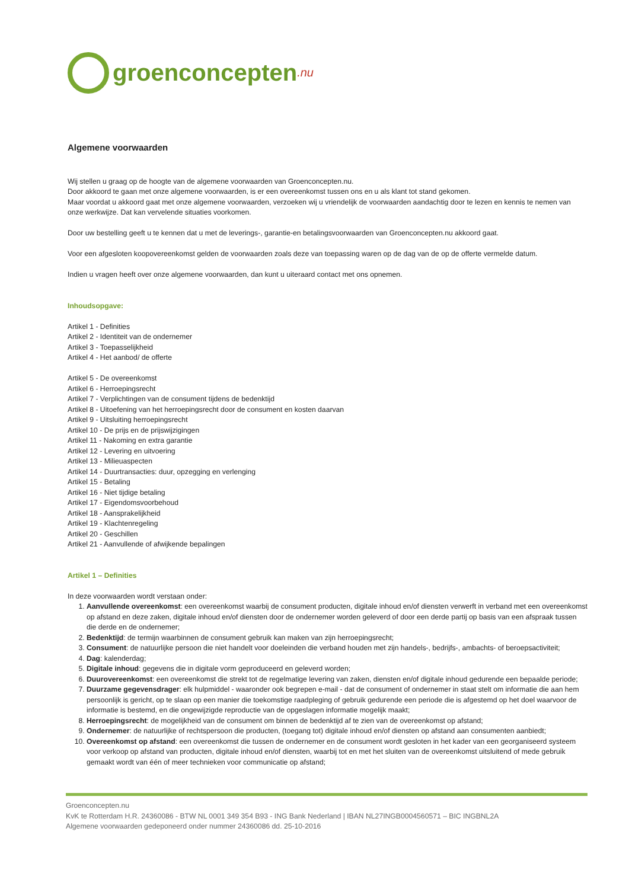groenconcepten.nu
Algemene voorwaarden
Wij stellen u graag op de hoogte van de algemene voorwaarden van Groenconcepten.nu.
Door akkoord te gaan met onze algemene voorwaarden, is er een overeenkomst tussen ons en u als klant tot stand gekomen.
Maar voordat u akkoord gaat met onze algemene voorwaarden, verzoeken wij u vriendelijk de voorwaarden aandachtig door te lezen en kennis te nemen van onze werkwijze. Dat kan vervelende situaties voorkomen.
Door uw bestelling geeft u te kennen dat u met de leverings-, garantie-en betalingsvoorwaarden van Groenconcepten.nu akkoord gaat.
Voor een afgesloten koopovereenkomst gelden de voorwaarden zoals deze van toepassing waren op de dag van de op de offerte vermelde datum.
Indien u vragen heeft over onze algemene voorwaarden, dan kunt u uiteraard contact met ons opnemen.
Inhoudsopgave:
Artikel 1 - Definities
Artikel 2 - Identiteit van de ondernemer
Artikel 3 - Toepasselijkheid
Artikel 4 - Het aanbod/ de offerte
Artikel 5 - De overeenkomst
Artikel 6 - Herroepingsrecht
Artikel 7 - Verplichtingen van de consument tijdens de bedenktijd
Artikel 8 - Uitoefening van het herroepingsrecht door de consument en kosten daarvan
Artikel 9 - Uitsluiting herroepingsrecht
Artikel 10 - De prijs en de prijswijzigingen
Artikel 11 - Nakoming en extra garantie
Artikel 12 - Levering en uitvoering
Artikel 13 - Milieuaspecten
Artikel 14 - Duurtransacties: duur, opzegging en verlenging
Artikel 15 - Betaling
Artikel 16 - Niet tijdige betaling
Artikel 17 - Eigendomsvoorbehoud
Artikel 18 - Aansprakelijkheid
Artikel 19 - Klachtenregeling
Artikel 20 - Geschillen
Artikel 21 - Aanvullende of afwijkende bepalingen
Artikel 1 – Definities
In deze voorwaarden wordt verstaan onder:
1. Aanvullende overeenkomst: een overeenkomst waarbij de consument producten, digitale inhoud en/of diensten verwerft in verband met een overeenkomst op afstand en deze zaken, digitale inhoud en/of diensten door de ondernemer worden geleverd of door een derde partij op basis van een afspraak tussen die derde en de ondernemer;
2. Bedenktijd: de termijn waarbinnen de consument gebruik kan maken van zijn herroepingsrecht;
3. Consument: de natuurlijke persoon die niet handelt voor doeleinden die verband houden met zijn handels-, bedrijfs-, ambachts- of beroepsactiviteit;
4. Dag: kalenderdag;
5. Digitale inhoud: gegevens die in digitale vorm geproduceerd en geleverd worden;
6. Duurovereenkomst: een overeenkomst die strekt tot de regelmatige levering van zaken, diensten en/of digitale inhoud gedurende een bepaalde periode;
7. Duurzame gegevensdrager: elk hulpmiddel - waaronder ook begrepen e-mail - dat de consument of ondernemer in staat stelt om informatie die aan hem persoonlijk is gericht, op te slaan op een manier die toekomstige raadpleging of gebruik gedurende een periode die is afgestemd op het doel waarvoor de informatie is bestemd, en die ongewijzigde reproductie van de opgeslagen informatie mogelijk maakt;
8. Herroepingsrecht: de mogelijkheid van de consument om binnen de bedenktijd af te zien van de overeenkomst op afstand;
9. Ondernemer: de natuurlijke of rechtspersoon die producten, (toegang tot) digitale inhoud en/of diensten op afstand aan consumenten aanbiedt;
10. Overeenkomst op afstand: een overeenkomst die tussen de ondernemer en de consument wordt gesloten in het kader van een georganiseerd systeem voor verkoop op afstand van producten, digitale inhoud en/of diensten, waarbij tot en met het sluiten van de overeenkomst uitsluitend of mede gebruik gemaakt wordt van één of meer technieken voor communicatie op afstand;
Groenconcepten.nu
KvK te Rotterdam H.R. 24360086 - BTW NL 0001 349 354 B93 - ING Bank Nederland | IBAN NL27INGB0004560571 – BIC INGBNL2A
Algemene voorwaarden gedeponeerd onder nummer 24360086 dd. 25-10-2016